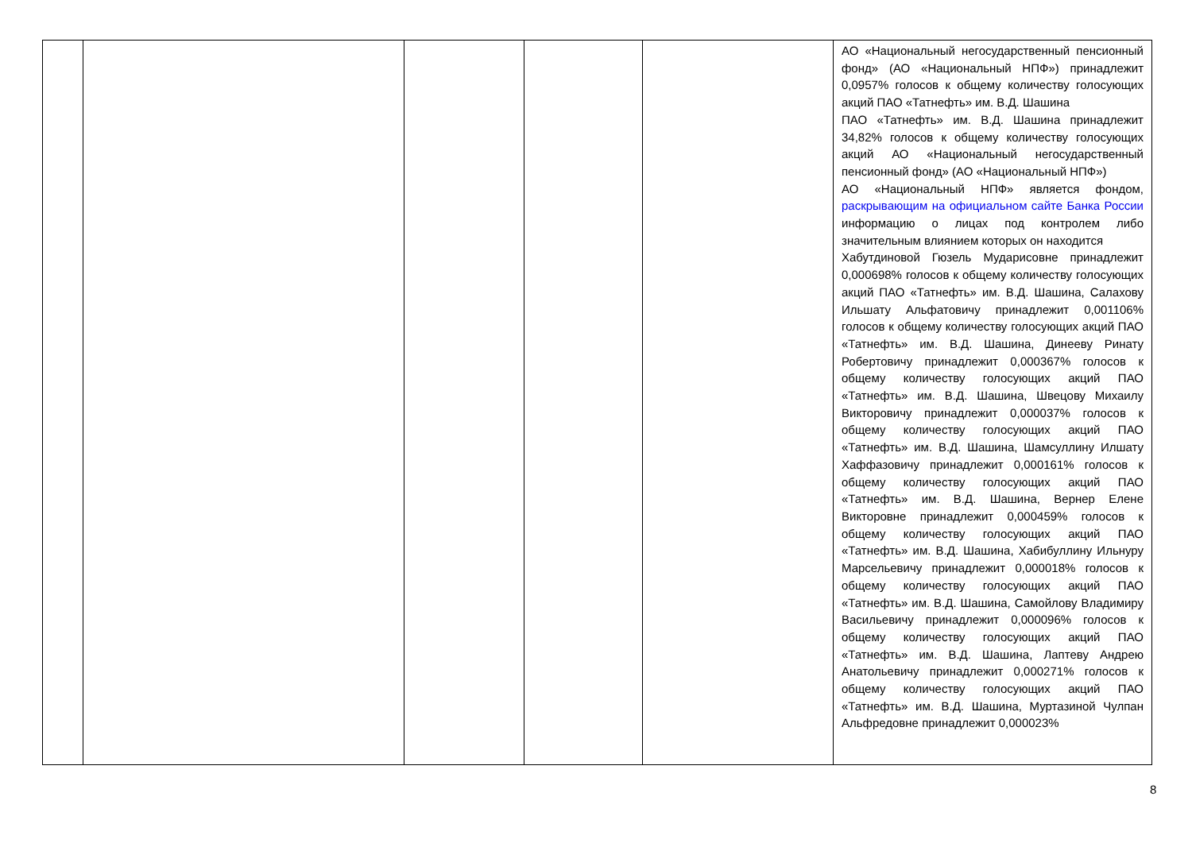| | | | | | АО «Национальный негосударственный пенсионный фонд» (АО «Национальный НПФ») принадлежит 0,0957% голосов к общему количеству голосующих акций ПАО «Татнефть» им. В.Д. Шашина ПАО «Татнефть» им. В.Д. Шашина принадлежит 34,82% голосов к общему количеству голосующих акций АО «Национальный негосударственный пенсионный фонд» (АО «Национальный НПФ») АО «Национальный НПФ» является фондом, раскрывающим на официальном сайте Банка России информацию о лицах под контролем либо значительным влиянием которых он находится Хабутдиновой Гюзель Мударисовне принадлежит 0,000698% голосов к общему количеству голосующих акций ПАО «Татнефть» им. В.Д. Шашина, Салахову Ильшату Альфатовичу принадлежит 0,001106% голосов к общему количеству голосующих акций ПАО «Татнефть» им. В.Д. Шашина, Динееву Ринату Робертовичу принадлежит 0,000367% голосов к общему количеству голосующих акций ПАО «Татнефть» им. В.Д. Шашина, Швецову Михаилу Викторовичу принадлежит 0,000037% голосов к общему количеству голосующих акций ПАО «Татнефть» им. В.Д. Шашина, Шамсуллину Илшату Хаффазовичу принадлежит 0,000161% голосов к общему количеству голосующих акций ПАО «Татнефть» им. В.Д. Шашина, Вернер Елене Викторовне принадлежит 0,000459% голосов к общему количеству голосующих акций ПАО «Татнефть» им. В.Д. Шашина, Хабибуллину Ильнуру Марсельевичу принадлежит 0,000018% голосов к общему количеству голосующих акций ПАО «Татнефть» им. В.Д. Шашина, Самойлову Владимиру Васильевичу принадлежит 0,000096% голосов к общему количеству голосующих акций ПАО «Татнефть» им. В.Д. Шашина, Лаптеву Андрею Анатольевичу принадлежит 0,000271% голосов к общему количеству голосующих акций ПАО «Татнефть» им. В.Д. Шашина, Муртазиной Чулпан Альфредовне принадлежит 0,000023% |
8